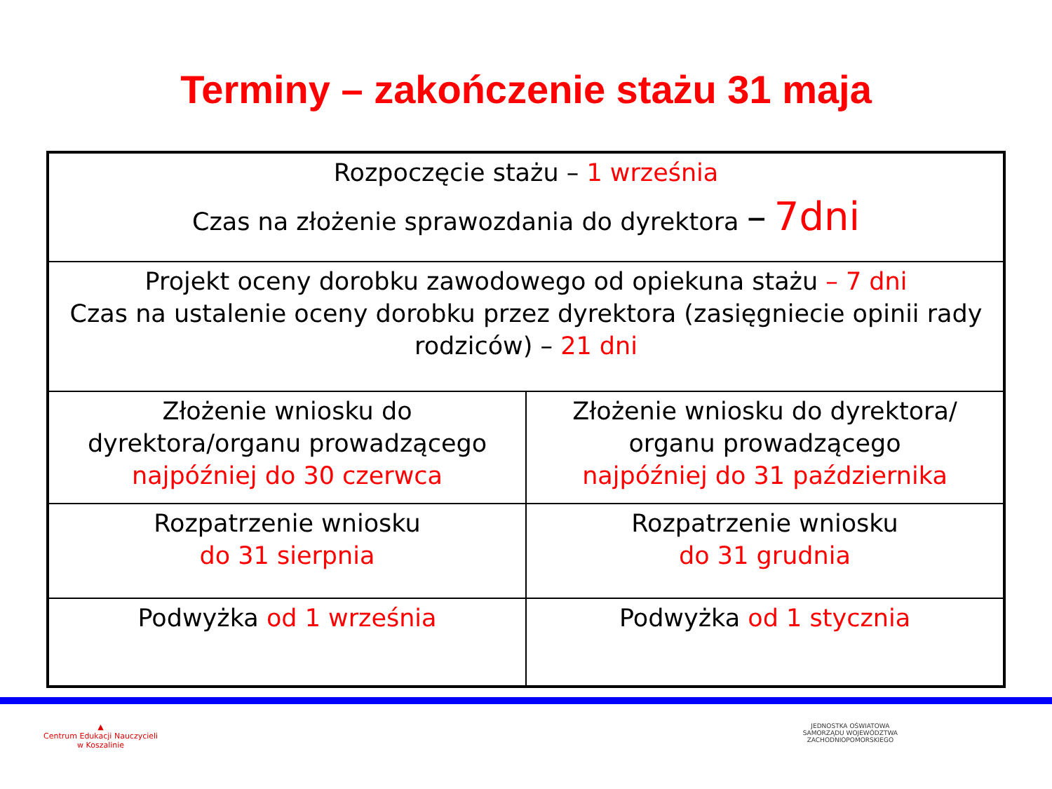Terminy – zakończenie stażu 31 maja
| Rozpoczęcie stażu – 1 września Czas na złożenie sprawozdania do dyrektora – 7dni | |
| Projekt oceny dorobku zawodowego od opiekuna stażu – 7 dni Czas na ustalenie oceny dorobku przez dyrektora (zasięgniecie opinii rady rodziców) – 21 dni | |
| Złożenie wniosku do dyrektora/organu prowadzącego najpóźniej do 30 czerwca | Złożenie wniosku do dyrektora/ organu prowadzącego najpóźniej do 31 października |
| Rozpatrzenie wniosku do 31 sierpnia | Rozpatrzenie wniosku do 31 grudnia |
| Podwyżka od 1 września | Podwyżka od 1 stycznia |
▲
Centrum Edukacji Nauczycieli
w Koszalinie
JEDNOSTKA OŚWIATOWA
SAMORZĄDU WOJEWÓDZTWA
ZACHODNIOPOMORSKIEGO